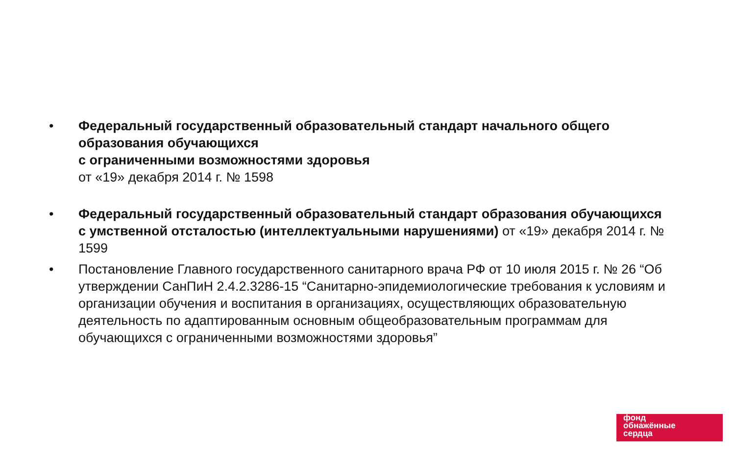• Федеральный государственный образовательный стандарт начального общего образования обучающихся
с ограниченными возможностями здоровья
от «19» декабря 2014 г. № 1598
• Федеральный государственный образовательный стандарт образования обучающихся с умственной отсталостью (интеллектуальными нарушениями) от «19» декабря 2014 г. № 1599
• Постановление Главного государственного санитарного врача РФ от 10 июля 2015 г. № 26 “Об утверждении СанПиН 2.4.2.3286-15 “Санитарно-эпидемиологические требования к условиям и организации обучения и воспитания в организациях, осуществляющих образовательную деятельность по адаптированным основным общеобразовательным программам для обучающихся с ограниченными возможностями здоровья”
фонд
обнажённые
сердца